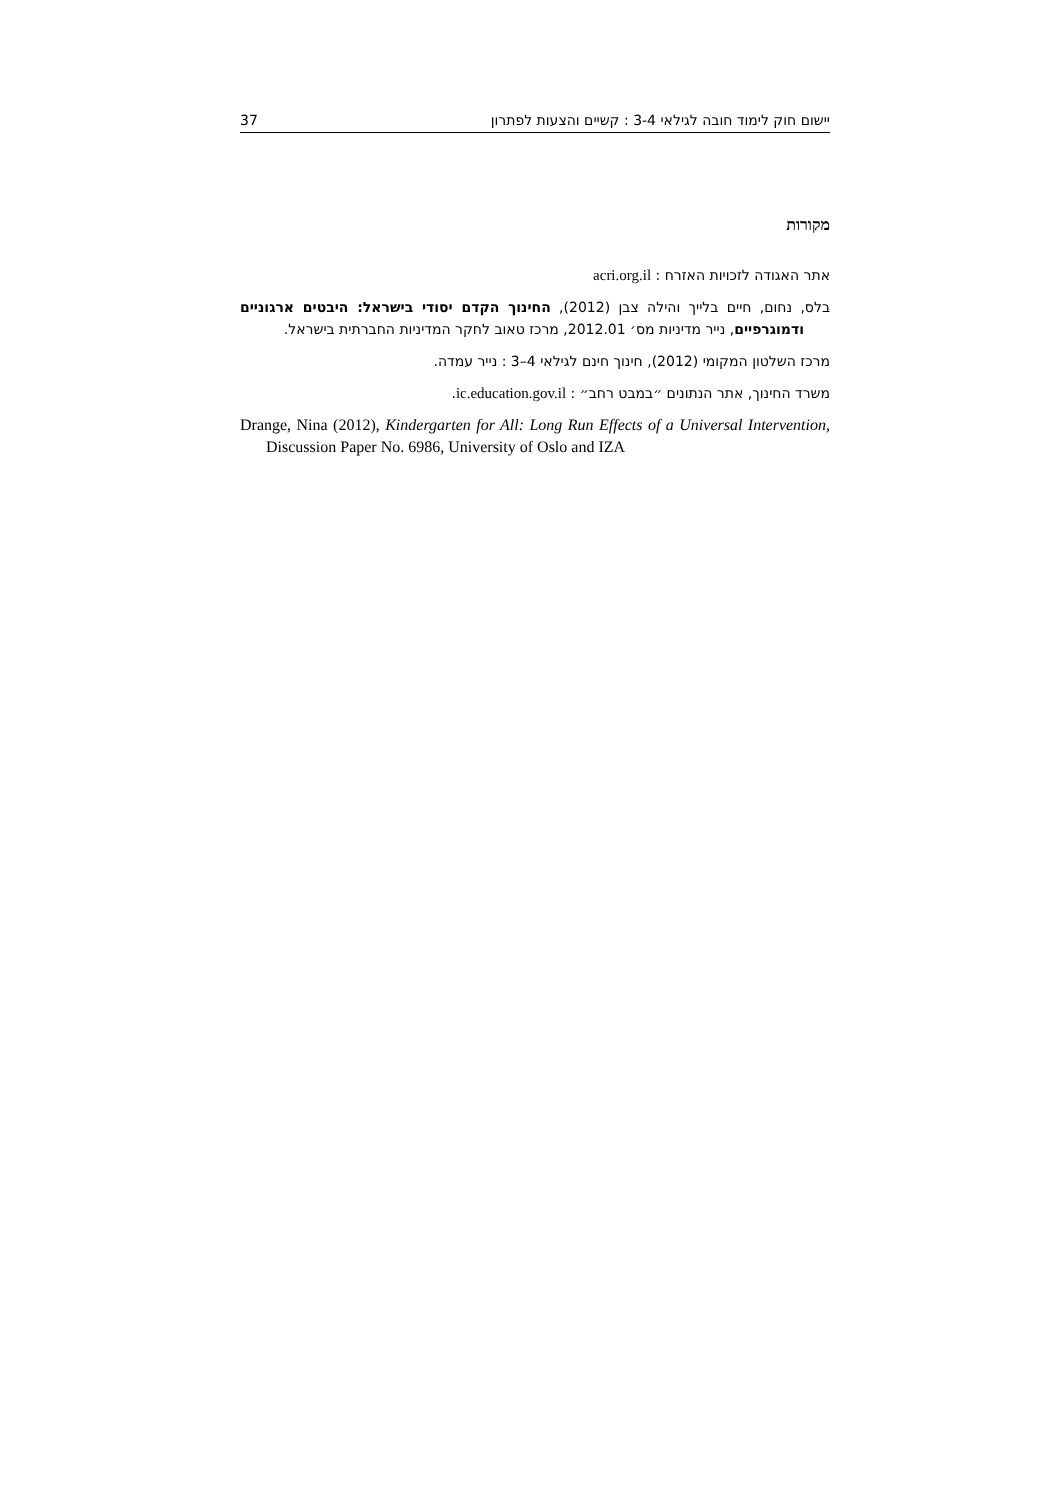יישום חוק לימוד חובה לגילאי 3-4 : קשיים והצעות לפתרון 37
מקורות
אתר האגודה לזכויות האזרח : acri.org.il
בלס, נחום, חיים בלייך והילה צבן (2012), החינוך הקדם יסודי בישראל: היבטים ארגוניים ודמוגרפיים, נייר מדיניות מס׳ 2012.01, מרכז טאוב לחקר המדיניות החברתית בישראל.
מרכז השלטון המקומי (2012), חינוך חינם לגילאי 4–3 : נייר עמדה.
משרד החינוך, אתר הנתונים ״במבט רחב״ : ic.education.gov.il.
Drange, Nina (2012), Kindergarten for All: Long Run Effects of a Universal Intervention, Discussion Paper No. 6986, University of Oslo and IZA